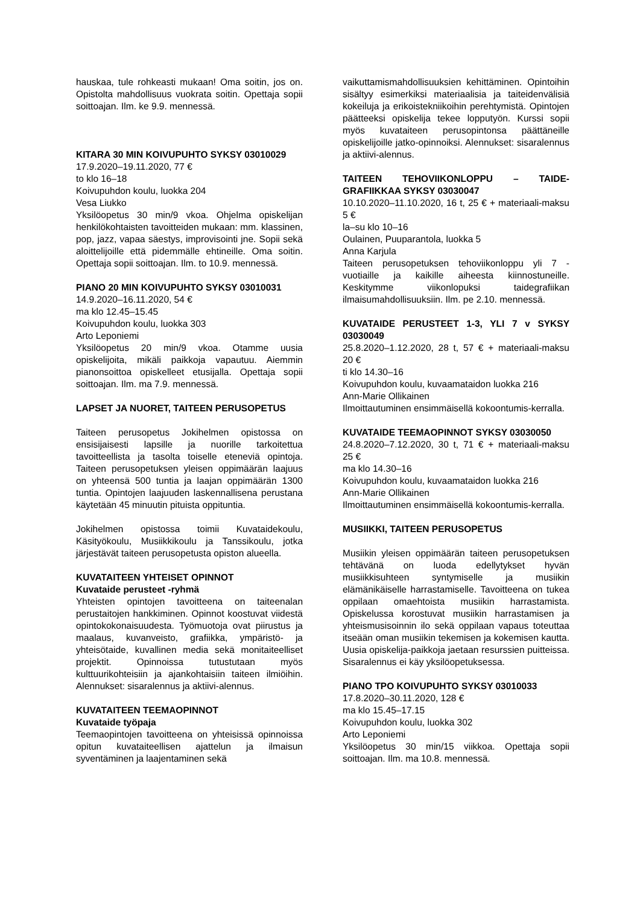hauskaa, tule rohkeasti mukaan! Oma soitin, jos on. Opistolta mahdollisuus vuokrata soitin. Opettaja sopii soittoajan. Ilm. ke 9.9. mennessä.
KITARA 30 MIN KOIVUPUHTO SYKSY 03010029
17.9.2020–19.11.2020, 77 €
to klo 16–18
Koivupuhdon koulu, luokka 204
Vesa Liukko
Yksilöopetus 30 min/9 vkoa. Ohjelma opiskelijan henkilökohtaisten tavoitteiden mukaan: mm. klassinen, pop, jazz, vapaa säestys, improvisointi jne. Sopii sekä aloittelijoille että pidemmälle ehtineille. Oma soitin. Opettaja sopii soittoajan. Ilm. to 10.9. mennessä.
PIANO 20 MIN KOIVUPUHTO SYKSY 03010031
14.9.2020–16.11.2020, 54 €
ma klo 12.45–15.45
Koivupuhdon koulu, luokka 303
Arto Leponiemi
Yksilöopetus 20 min/9 vkoa. Otamme uusia opiskelijoita, mikäli paikkoja vapautuu. Aiemmin pianonsoittoa opiskelleet etusijalla. Opettaja sopii soittoajan. Ilm. ma 7.9. mennessä.
LAPSET JA NUORET, TAITEEN PERUSOPETUS
Taiteen perusopetus Jokihelmen opistossa on ensisijaisesti lapsille ja nuorille tarkoitettua tavoitteellista ja tasolta toiselle eteneviä opintoja. Taiteen perusopetuksen yleisen oppimäärän laajuus on yhteensä 500 tuntia ja laajan oppimäärän 1300 tuntia. Opintojen laajuuden laskennallisena perustana käytetään 45 minuutin pituista oppituntia.
Jokihelmen opistossa toimii Kuvataidekoulu, Käsityökoulu, Musiikkikoulu ja Tanssikoulu, jotka järjestävät taiteen perusopetusta opiston alueella.
KUVATAITEEN YHTEISET OPINNOT
Kuvataide perusteet -ryhmä
Yhteisten opintojen tavoitteena on taiteenalan perustaitojen hankkiminen. Opinnot koostuvat viidestä opintokokonaisuudesta. Työmuotoja ovat piirustus ja maalaus, kuvanveisto, grafiikka, ympäristö- ja yhteisötaide, kuvallinen media sekä monitaiteelliset projektit. Opinnoissa tutustutaan myös kulttuurikohteisiin ja ajankohtaisiin taiteen ilmiöihin. Alennukset: sisaralennus ja aktiivi-alennus.
KUVATAITEEN TEEMAOPINNOT
Kuvataide työpaja
Teemaopintojen tavoitteena on yhteisissä opinnoissa opitun kuvataiteellisen ajattelun ja ilmaisun syventäminen ja laajentaminen sekä
vaikuttamismahdollisuuksien kehittäminen. Opintoihin sisältyy esimerkiksi materiaalisia ja taiteidenvälisiä kokeiluja ja erikoistekniikoihin perehtymistä. Opintojen päätteeksi opiskelija tekee lopputyön. Kurssi sopii myös kuvataiteen perusopintonsa päättäneille opiskelijoille jatko-opinnoiksi. Alennukset: sisaralennus ja aktiivi-alennus.
TAITEEN TEHOVIIKONLOPPU – TAIDE-GRAFIIKKAA SYKSY 03030047
10.10.2020–11.10.2020, 16 t, 25 € + materiaali-maksu 5 €
la–su klo 10–16
Oulainen, Puuparantola, luokka 5
Anna Karjula
Taiteen perusopetuksen tehoviikonloppu yli 7 -vuotiaille ja kaikille aiheesta kiinnostuneille. Keskitymme viikonlopuksi taidegrafiikan ilmaisumahdollisuuksiin. Ilm. pe 2.10. mennessä.
KUVATAIDE PERUSTEET 1-3, YLI 7 v SYKSY 03030049
25.8.2020–1.12.2020, 28 t, 57 € + materiaali-maksu 20 €
ti klo 14.30–16
Koivupuhdon koulu, kuvaamataidon luokka 216
Ann-Marie Ollikainen
Ilmoittautuminen ensimmäisellä kokoontumis-kerralla.
KUVATAIDE TEEMAOPINNOT SYKSY 03030050
24.8.2020–7.12.2020, 30 t, 71 € + materiaali-maksu 25 €
ma klo 14.30–16
Koivupuhdon koulu, kuvaamataidon luokka 216
Ann-Marie Ollikainen
Ilmoittautuminen ensimmäisellä kokoontumis-kerralla.
MUSIIKKI, TAITEEN PERUSOPETUS
Musiikin yleisen oppimäärän taiteen perusopetuksen tehtävänä on luoda edellytykset hyvän musiikkisuhteen syntymiselle ja musiikin elämänikäiselle harrastamiselle. Tavoitteena on tukea oppilaan omaehtoista musiikin harrastamista. Opiskelussa korostuvat musiikin harrastamisen ja yhteismusisoinnin ilo sekä oppilaan vapaus toteuttaa itseään oman musiikin tekemisen ja kokemisen kautta. Uusia opiskelija-paikkoja jaetaan resurssien puitteissa. Sisaralennus ei käy yksilöopetuksessa.
PIANO TPO KOIVUPUHTO SYKSY 03010033
17.8.2020–30.11.2020, 128 €
ma klo 15.45–17.15
Koivupuhdon koulu, luokka 302
Arto Leponiemi
Yksilöopetus 30 min/15 viikkoa. Opettaja sopii soittoajan. Ilm. ma 10.8. mennessä.